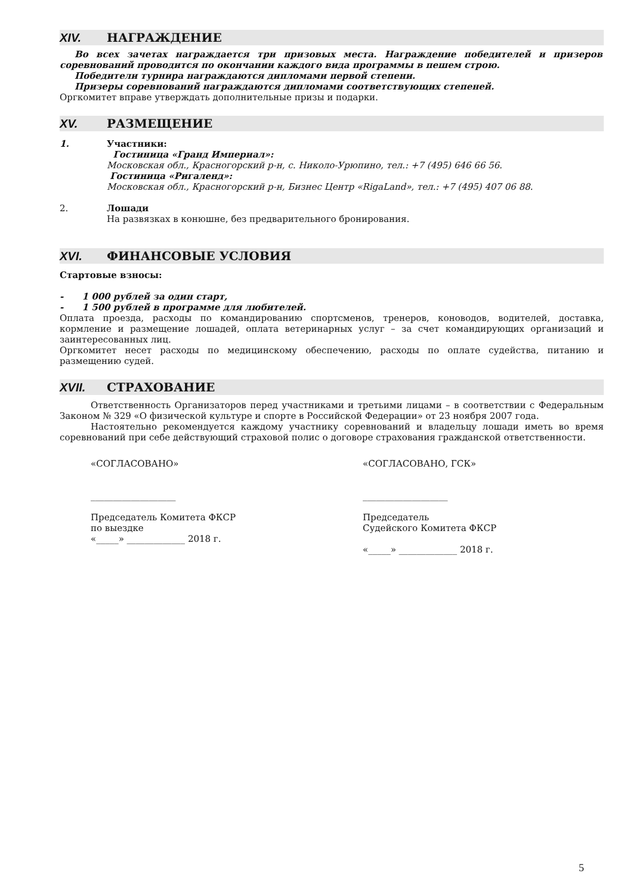XIV. НАГРАЖДЕНИЕ
Во всех зачетах награждается три призовых места. Награждение победителей и призеров соревнований проводится по окончании каждого вида программы в пешем строю.
Победители турнира награждаются дипломами первой степени.
Призеры соревнований награждаются дипломами соответствующих степеней.
Оргкомитет вправе утверждать дополнительные призы и подарки.
XV. РАЗМЕЩЕНИЕ
1. Участники:
Гостиница «Гранд Империал»:
Московская обл., Красногорский р-н, с. Николо-Урюпино, тел.: +7 (495) 646 66 56.
Гостиница «Ригаленд»:
Московская обл., Красногорский р-н, Бизнес Центр «RigaLand», тел.: +7 (495) 407 06 88.
2. Лошади
На развязках в конюшне, без предварительного бронирования.
XVI. ФИНАНСОВЫЕ УСЛОВИЯ
Стартовые взносы:
- 1 000 рублей за один старт,
- 1 500 рублей в программе для любителей.
Оплата проезда, расходы по командированию спортсменов, тренеров, коноводов, водителей, доставка, кормление и размещение лошадей, оплата ветеринарных услуг – за счет командирующих организаций и заинтересованных лиц.
Оргкомитет несет расходы по медицинскому обеспечению, расходы по оплате судейства, питанию и размещению судей.
XVII. СТРАХОВАНИЕ
Ответственность Организаторов перед участниками и третьими лицами – в соответствии с Федеральным Законом № 329 «О физической культуре и спорте в Российской Федерации» от 23 ноября 2007 года.
Настоятельно рекомендуется каждому участнику соревнований и владельцу лошади иметь во время соревнований при себе действующий страховой полис о договоре страхования гражданской ответственности.
«СОГЛАСОВАНО»
___________________
Председатель Комитета ФКСР
по выездке
«_____» _____________ 2018 г.
«СОГЛАСОВАНО, ГСК»
___________________
Председатель
Судейского Комитета ФКСР
«_____» _____________ 2018 г.
5